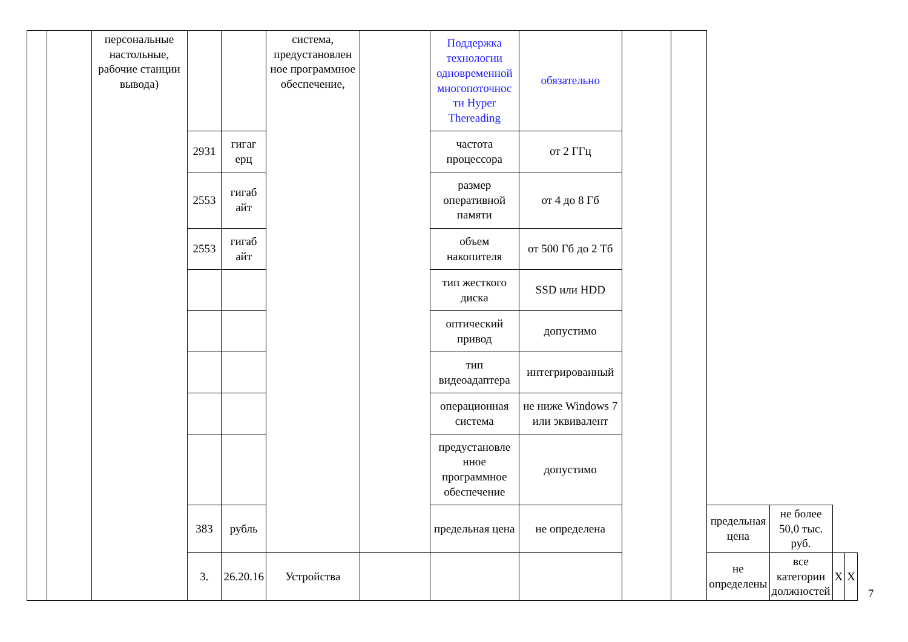| | | персональные настольные, рабочие станции вывода) | | | система, предустановлен ное программное обеспечение, | | Поддержка технологии одновременной многопоточнос ти Hyper Thereading | обязательно | | | | | | |
| | | | 2931 | гигаг ерц | | | частота процессора | от 2 ГГц | | | | | | |
| | | | 2553 | гигаб айт | | | размер оперативной памяти | от 4 до 8 Гб | | | | | | |
| | | | 2553 | гигаб айт | | | объем накопителя | от 500 Гб до 2 Тб | | | | | | |
| | | | | | | | тип жесткого диска | SSD или HDD | | | | | | |
| | | | | | | | оптический привод | допустимо | | | | | | |
| | | | | | | | тип видеоадаптера | интегрированный | | | | | | |
| | | | | | | | операционная система | не ниже Windows 7 или эквивалент | | | | | | |
| | | | | | | | предустановле нное программное обеспечение | допустимо | | | | | | |
| | | | 383 | рубль | | | предельная цена | не определена | | | предельная цена | не более 50,0 тыс. руб. | | |
| | | | 3. | 26.20.16 | Устройства | | | | | | не определены | все категории должностей | X | X |
7